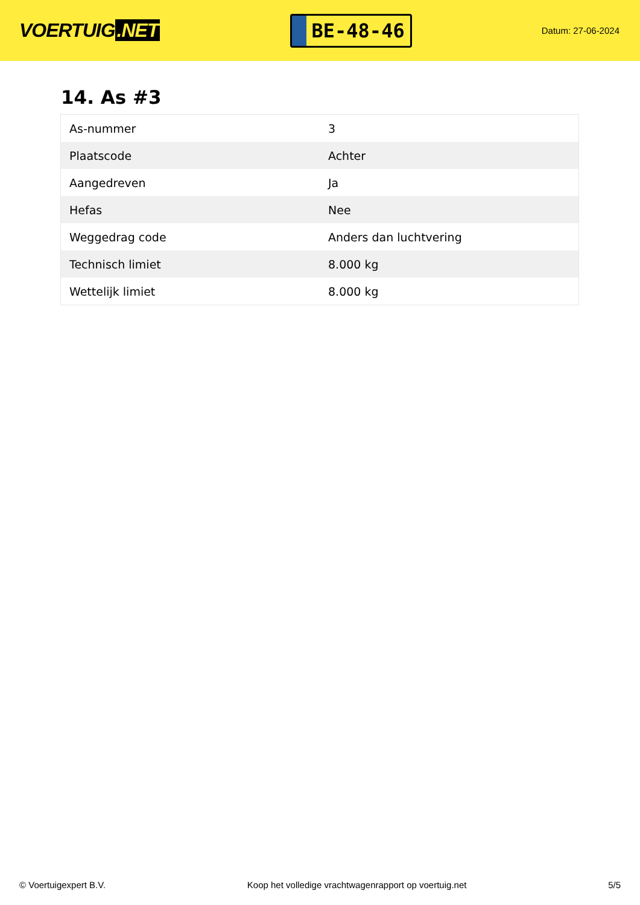VOERTUIG.NET
BE-48-46
Datum: 27-06-2024
14. As #3
| As-nummer | 3 |
| Plaatscode | Achter |
| Aangedreven | Ja |
| Hefas | Nee |
| Weggedrag code | Anders dan luchtvering |
| Technisch limiet | 8.000 kg |
| Wettelijk limiet | 8.000 kg |
© Voertuigexpert B.V. Koop het volledige vrachtwagenrapport op voertuig.net 5/5